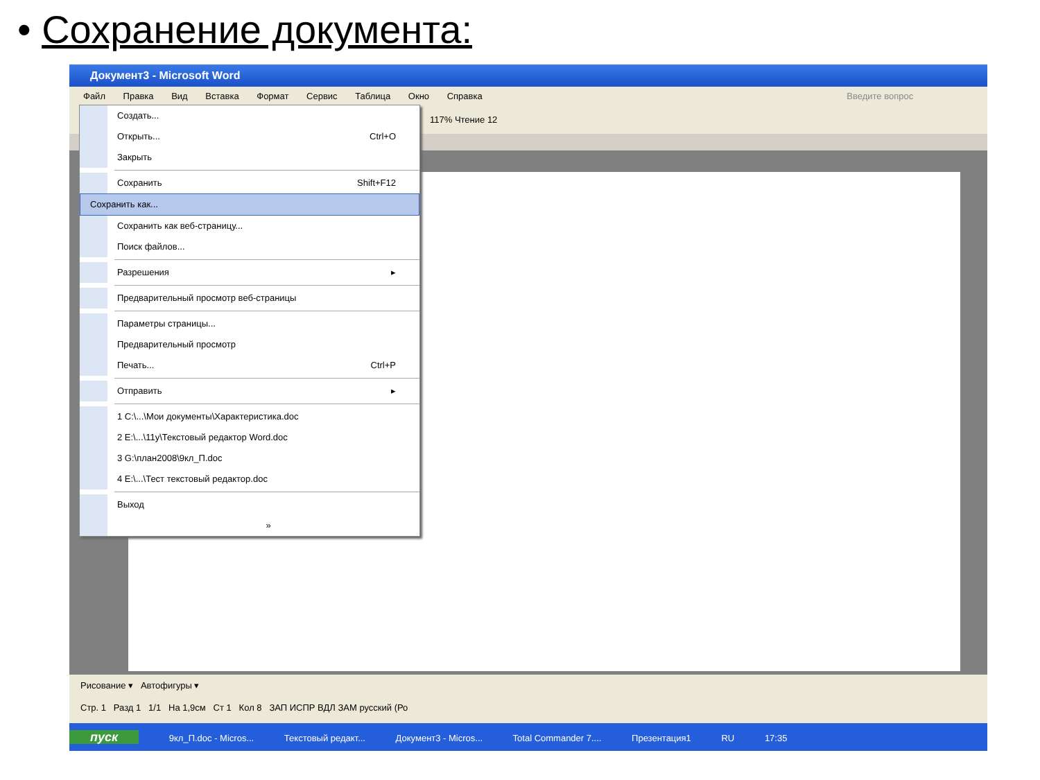• Сохранение документа:
Документ3 - Microsoft Word
Файл Правка Вид Вставка Формат Сервис Таблица Окно Справка Введите вопрос
117% Чтение 12
Создать...
Открыть... Ctrl+O
Закрыть
Сохранить Shift+F12
Сохранить как...
Сохранить как веб-страницу...
Поиск файлов...
Разрешения ▸
Предварительный просмотр веб-страницы
Параметры страницы...
Предварительный просмотр
Печать... Ctrl+P
Отправить ▸
1 C:\...\Мои документы\Характеристика.doc
2 E:\...\11у\Текстовый редактор Word.doc
3 G:\план2008\9кл_П.doc
4 E:\...\Тест текстовый редактор.doc
Выход
»
Рисование ▾ Автофигуры ▾
Стр. 1 Разд 1 1/1 На 1,9см Ст 1 Кол 8 ЗАП ИСПР ВДЛ ЗАМ русский (Ро
пуск 9кл_П.doc - Micros... Текстовый редакт... Документ3 - Micros... Total Commander 7.... Презентация1 RU 17:35